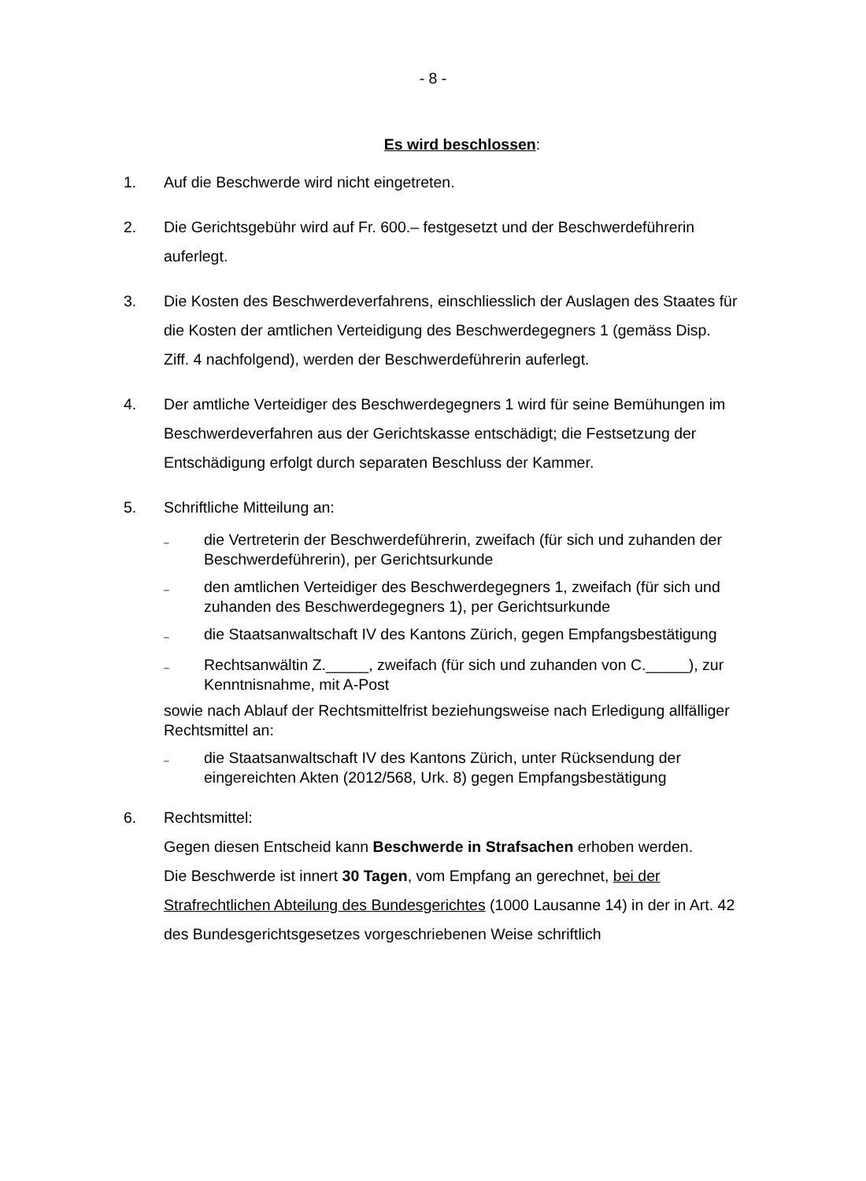- 8 -
Es wird beschlossen:
1. Auf die Beschwerde wird nicht eingetreten.
2. Die Gerichtsgebühr wird auf Fr. 600.– festgesetzt und der Beschwerdeführe­rin auferlegt.
3. Die Kosten des Beschwerdeverfahrens, einschliesslich der Auslagen des Staates für die Kosten der amtlichen Verteidigung des Beschwerdegeg­ners 1 (gemäss Disp. Ziff. 4 nachfolgend), werden der Beschwerdeführerin auferlegt.
4. Der amtliche Verteidiger des Beschwerdegegners 1 wird für seine Bemü­hungen im Beschwerdeverfahren aus der Gerichtskasse entschädigt; die Festsetzung der Entschädigung erfolgt durch separaten Beschluss der Kammer.
5. Schriftliche Mitteilung an:
–
die Vertreterin der Beschwerdeführerin, zweifach (für sich und zuhan­den der Beschwerdeführerin), per Gerichtsurkunde
–
den amtlichen Verteidiger des Beschwerdegegners 1, zweifach (für sich und zuhanden des Beschwerdegegners 1), per Gerichtsurkunde
–
die Staatsanwaltschaft IV des Kantons Zürich, gegen Empfangsbestä­tigung
–
Rechtsanwältin Z._____, zweifach (für sich und zuhanden von C._____), zur Kenntnisnahme, mit A-Post
sowie nach Ablauf der Rechtsmittelfrist beziehungsweise nach Erledigung allfälliger Rechtsmittel an:
–
die Staatsanwaltschaft IV des Kantons Zürich, unter Rücksendung der eingereichten Akten (2012/568, Urk. 8) gegen Empfangsbestätigung
6. Rechtsmittel:
Gegen diesen Entscheid kann Beschwerde in Strafsachen erhoben wer­den.
Die Beschwerde ist innert 30 Tagen, vom Empfang an gerechnet, bei der Strafrechtlichen Abteilung des Bundesgerichtes (1000 Lausanne 14) in der in Art. 42 des Bundesgerichtsgesetzes vorgeschriebenen Weise schriftlich